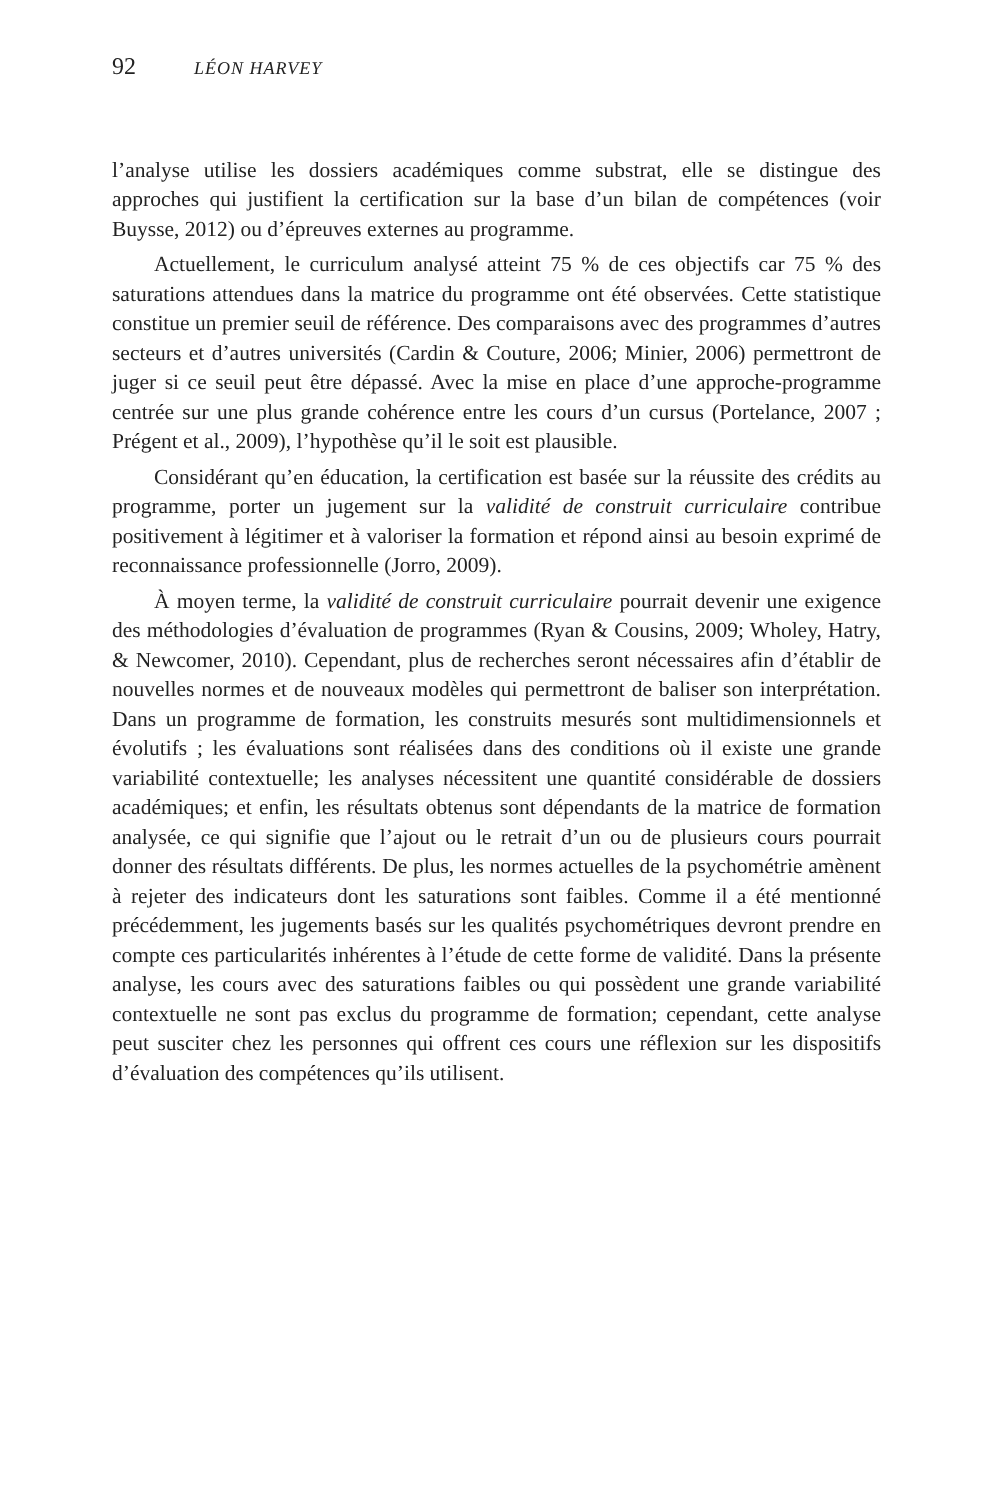92 LÉON HARVEY
l’analyse utilise les dossiers académiques comme substrat, elle se distingue des approches qui justifient la certification sur la base d’un bilan de compé­tences (voir Buysse, 2012) ou d’épreuves externes au programme.
Actuellement, le curriculum analysé atteint 75 % de ces objectifs car 75 % des saturations attendues dans la matrice du programme ont été observées. Cette statistique constitue un premier seuil de référence. Des comparaisons avec des programmes d’autres secteurs et d’autres universités (Cardin & Couture, 2006; Minier, 2006) permettront de juger si ce seuil peut être dépassé. Avec la mise en place d’une approche-programme centrée sur une plus grande cohérence entre les cours d’un cursus (Portelance, 2007 ; Prégent et al., 2009), l’hypothèse qu’il le soit est plausible.
Considérant qu’en éducation, la certification est basée sur la réussite des crédits au programme, porter un jugement sur la validité de construit curri­culaire contribue positivement à légitimer et à valoriser la formation et répond ainsi au besoin exprimé de reconnaissance professionnelle (Jorro, 2009).
À moyen terme, la validité de construit curriculaire pourrait devenir une exigence des méthodologies d’évaluation de programmes (Ryan & Cousins, 2009; Wholey, Hatry, & Newcomer, 2010). Cependant, plus de recherches seront nécessaires afin d’établir de nouvelles normes et de nouveaux modèles qui permettront de baliser son interprétation. Dans un programme de for­mation, les construits mesurés sont multidimensionnels et évolutifs ; les éva­luations sont réalisées dans des conditions où il existe une grande variabilité contextuelle; les analyses nécessitent une quantité considérable de dossiers académiques; et enfin, les résultats obtenus sont dépendants de la matrice de formation analysée, ce qui signifie que l’ajout ou le retrait d’un ou de plusieurs cours pourrait donner des résultats différents. De plus, les normes actuelles de la psychométrie amènent à rejeter des indicateurs dont les saturations sont faibles. Comme il a été mentionné précédemment, les jugements basés sur les qualités psychométriques devront prendre en compte ces particularités inhé­rentes à l’étude de cette forme de validité. Dans la présente analyse, les cours avec des saturations faibles ou qui possèdent une grande variabilité contex­tuelle ne sont pas exclus du programme de formation; cependant, cette analyse peut susciter chez les personnes qui offrent ces cours une réflexion sur les dispositifs d’évaluation des compétences qu’ils utilisent.